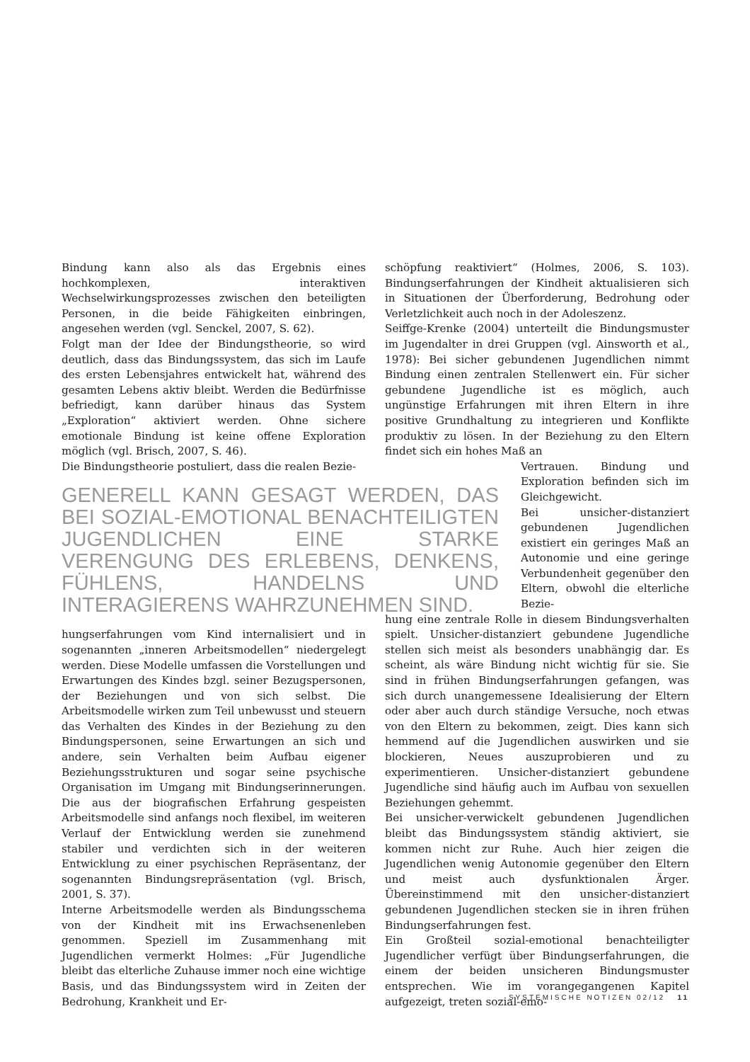Bindung kann also als das Ergebnis eines hochkomplexen, interaktiven Wechselwirkungsprozesses zwischen den beteiligten Personen, in die beide Fähigkeiten einbringen, angesehen werden (vgl. Senckel, 2007, S. 62).
Folgt man der Idee der Bindungstheorie, so wird deutlich, dass das Bindungssystem, das sich im Laufe des ersten Lebensjahres entwickelt hat, während des gesamten Lebens aktiv bleibt. Werden die Bedürfnisse befriedigt, kann darüber hinaus das System „Exploration“ aktiviert werden. Ohne sichere emotionale Bindung ist keine offene Exploration möglich (vgl. Brisch, 2007, S. 46).
Die Bindungstheorie postuliert, dass die realen Bezie-
GENERELL KANN GESAGT WERDEN, DAS BEI SOZIAL-EMOTIONAL BENACHTEILIGTEN JUGENDLICHEN EINE STARKE VERENGUNG DES ERLEBENS, DENKENS, FÜHLENS, HANDELNS UND INTERAGIERENS WAHRZUNEHMEN SIND.
hungserfahrungen vom Kind internalisiert und in sogenannten „inneren Arbeitsmodellen“ niedergelegt werden. Diese Modelle umfassen die Vorstellungen und Erwartungen des Kindes bzgl. seiner Bezugspersonen, der Beziehungen und von sich selbst. Die Arbeitsmodelle wirken zum Teil unbewusst und steuern das Verhalten des Kindes in der Beziehung zu den Bindungspersonen, seine Erwartungen an sich und andere, sein Verhalten beim Aufbau eigener Beziehungsstrukturen und sogar seine psychische Organisation im Umgang mit Bindungserinnerungen. Die aus der biografischen Erfahrung gespeisten Arbeitsmodelle sind anfangs noch flexibel, im weiteren Verlauf der Entwicklung werden sie zunehmend stabiler und verdichten sich in der weiteren Entwicklung zu einer psychischen Repräsentanz, der sogenannten Bindungsrepräsentation (vgl. Brisch, 2001, S. 37).
Interne Arbeitsmodelle werden als Bindungsschema von der Kindheit mit ins Erwachsenenleben genommen. Speziell im Zusammenhang mit Jugendlichen vermerkt Holmes: „Für Jugendliche bleibt das elterliche Zuhause immer noch eine wichtige Basis, und das Bindungssystem wird in Zeiten der Bedrohung, Krankheit und Er-
schöpfung reaktiviert“ (Holmes, 2006, S. 103). Bindungserfahrungen der Kindheit aktualisieren sich in Situationen der Überforderung, Bedrohung oder Verletzlichkeit auch noch in der Adoleszenz.
Seiffge-Krenke (2004) unterteilt die Bindungsmuster im Jugendalter in drei Gruppen (vgl. Ainsworth et al., 1978): Bei sicher gebundenen Jugendlichen nimmt Bindung einen zentralen Stellenwert ein. Für sicher gebundene Jugendliche ist es möglich, auch ungünstige Erfahrungen mit ihren Eltern in ihre positive Grundhaltung zu integrieren und Konflikte produktiv zu lösen. In der Beziehung zu den Eltern findet sich ein hohes Maß an
Vertrauen. Bindung und Exploration befinden sich im Gleichgewicht.
Bei unsicher-distanziert gebundenen Jugendlichen existiert ein geringes Maß an Autonomie und eine geringe Verbundenheit gegenüber den Eltern, obwohl die elterliche Bezie-
hung eine zentrale Rolle in diesem Bindungsverhalten spielt. Unsicher-distanziert gebundene Jugendliche stellen sich meist als besonders unabhängig dar. Es scheint, als wäre Bindung nicht wichtig für sie. Sie sind in frühen Bindungserfahrungen gefangen, was sich durch unangemessene Idealisierung der Eltern oder aber auch durch ständige Versuche, noch etwas von den Eltern zu bekommen, zeigt. Dies kann sich hemmend auf die Jugendlichen auswirken und sie blockieren, Neues auszuprobieren und zu experimentieren. Unsicher-distanziert gebundene Jugendliche sind häufig auch im Aufbau von sexuellen Beziehungen gehemmt.
Bei unsicher-verwickelt gebundenen Jugendlichen bleibt das Bindungssystem ständig aktiviert, sie kommen nicht zur Ruhe. Auch hier zeigen die Jugendlichen wenig Autonomie gegenüber den Eltern und meist auch dysfunktionalen Ärger. Übereinstimmend mit den unsicher-distanziert gebundenen Jugendlichen stecken sie in ihren frühen Bindungserfahrungen fest.
Ein Großteil sozial-emotional benachteiligter Jugendlicher verfügt über Bindungserfahrungen, die einem der beiden unsicheren Bindungsmuster entsprechen. Wie im vorangegangenen Kapitel aufgezeigt, treten sozial-emo-
SYSTEMISCHE NOTIZEN 02/12 11